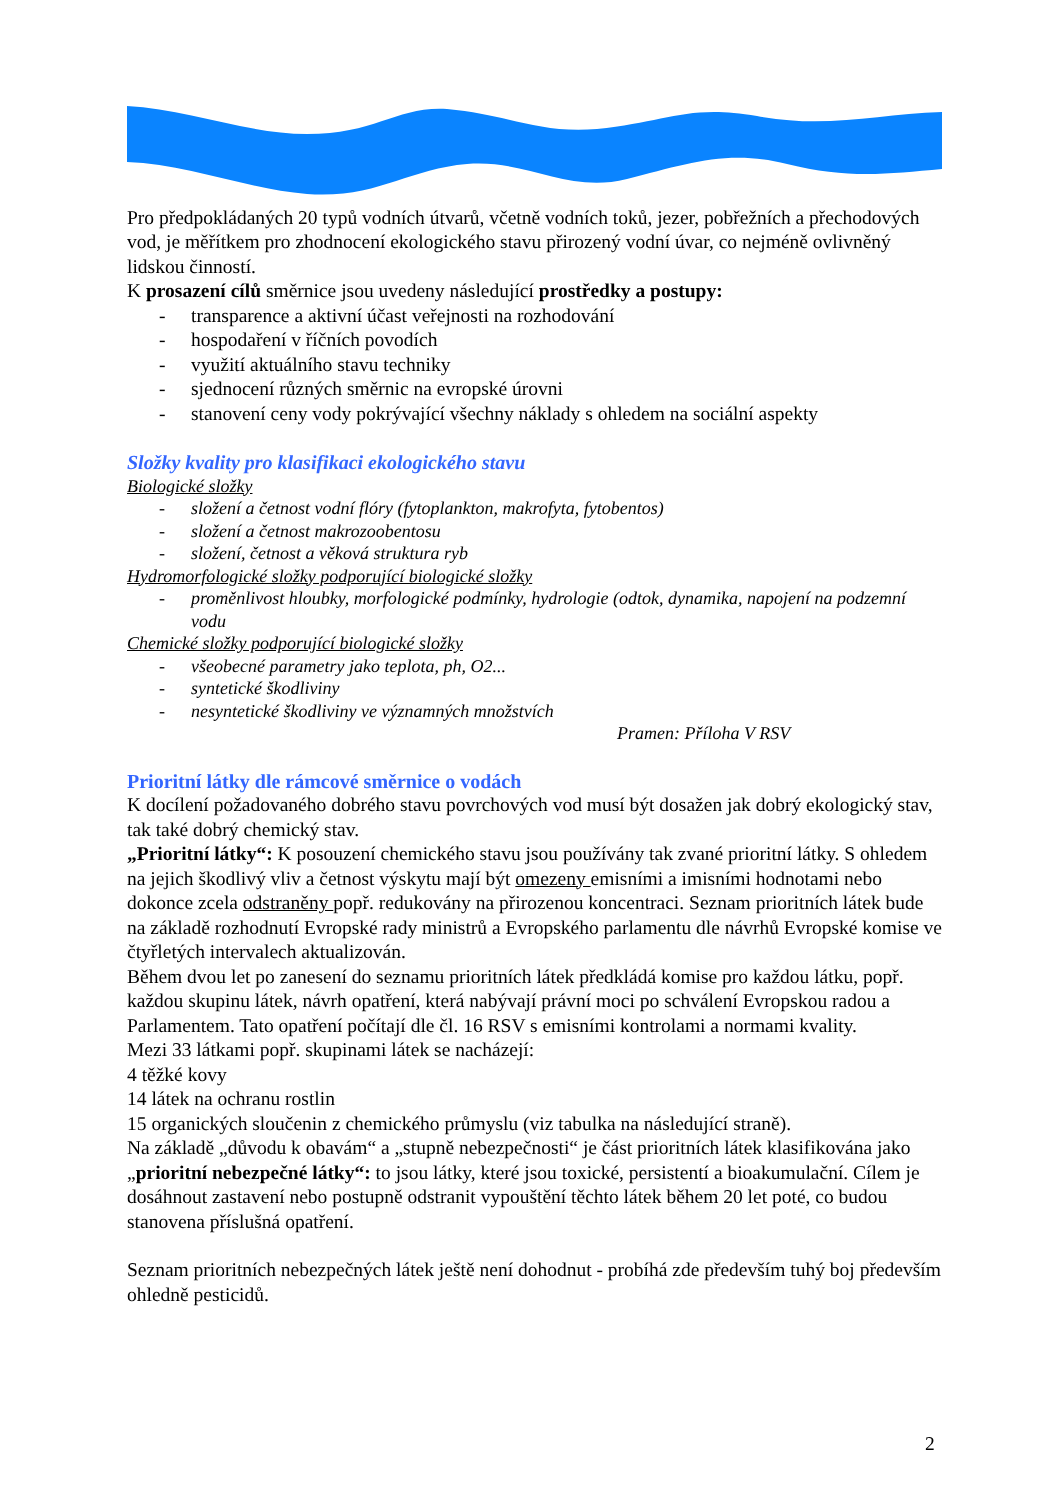Pro předpokládaných 20 typů vodních útvarů, včetně vodních toků, jezer, pobřežních a přechodových vod, je měřítkem pro zhodnocení ekologického stavu přirozený vodní úvar, co nejméně ovlivněný lidskou činností.
K prosazení cílů směrnice jsou uvedeny následující prostředky a postupy:
- transparence a aktivní účast veřejnosti na rozhodování
- hospodaření v říčních povodích
- využití aktuálního stavu techniky
- sjednocení různých směrnic na evropské úrovni
- stanovení ceny vody pokrývající všechny náklady s ohledem na sociální aspekty
Složky kvality pro klasifikaci ekologického stavu
Biologické složky
- složení a četnost vodní flóry (fytoplankton, makrofyta, fytobentos)
- složení a četnost makrozoobentosu
- složení, četnost a věková struktura ryb
Hydromorfologické složky podporující biologické složky
- proměnlivost hloubky, morfologické podmínky, hydrologie (odtok, dynamika, napojení na podzemní vodu
Chemické složky podporující biologické složky
- všeobecné parametry jako teplota, ph, O2...
- syntetické škodliviny
- nesyntetické škodliviny ve významných množstvích
Pramen: Příloha V RSV
Prioritní látky dle rámcové směrnice o vodách
K docílení požadovaného dobrého stavu povrchových vod musí být dosažen jak dobrý ekologický stav, tak také dobrý chemický stav.
„Prioritní látky“: K posouzení chemického stavu jsou používány tak zvané prioritní látky. S ohledem na jejich škodlivý vliv a četnost výskytu mají být omezeny emisními a imisními hodnotami nebo dokonce zcela odstraněny popř. redukovány na přirozenou koncentraci. Seznam prioritních látek bude na základě rozhodnutí Evropské rady ministrů a Evropského parlamentu dle návrhů Evropské komise ve čtyřletých intervalech aktualizován.
Během dvou let po zanesení do seznamu prioritních látek předkládá komise pro každou látku, popř. každou skupinu látek, návrh opatření, která nabývají právní moci po schválení Evropskou radou a Parlamentem. Tato opatření počítají dle čl. 16 RSV s emisními kontrolami a normami kvality.
Mezi 33 látkami popř. skupinami látek se nacházejí:
4 těžké kovy
14 látek na ochranu rostlin
15 organických sloučenin z chemického průmyslu (viz tabulka na následující straně).
Na základě „důvodu k obavám“ a „stupně nebezpečnosti“ je část prioritních látek klasifikována jako „prioritní nebezpečné látky“: to jsou látky, které jsou toxické, persistentí a bioakumulační. Cílem je dosáhnout zastavení nebo postupně odstranit vypouštění těchto látek během 20 let poté, co budou stanovena příslušná opatření.
Seznam prioritních nebezpečných látek ještě není dohodnut - probíhá zde především tuhý boj především ohledně pesticidů.
2